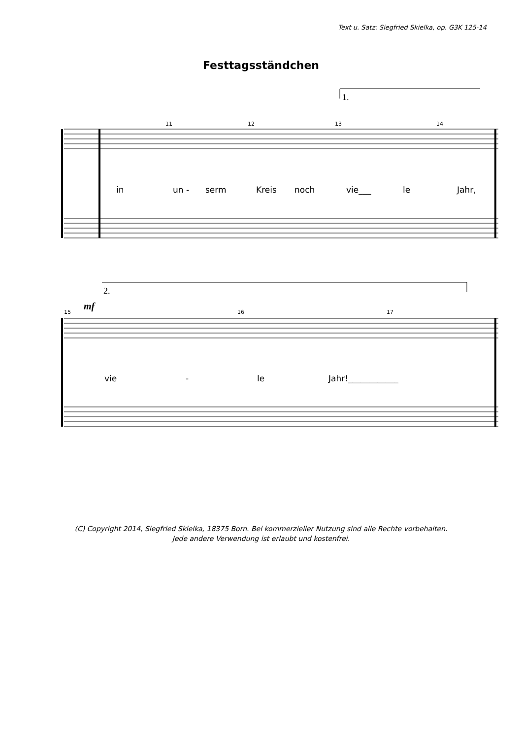Text u. Satz: Siegfried Skielka, op. G3K 125-14
Festtagsständchen
11
12
13
14
15
16
17
1.
2.
mf
in un - serm Kreis noch vie___ le Jahr,
vie - le Jahr!____________
(C) Copyright 2014, Siegfried Skielka, 18375 Born. Bei kommerzieller Nutzung sind alle Rechte vorbehalten.
Jede andere Verwendung ist erlaubt und kostenfrei.